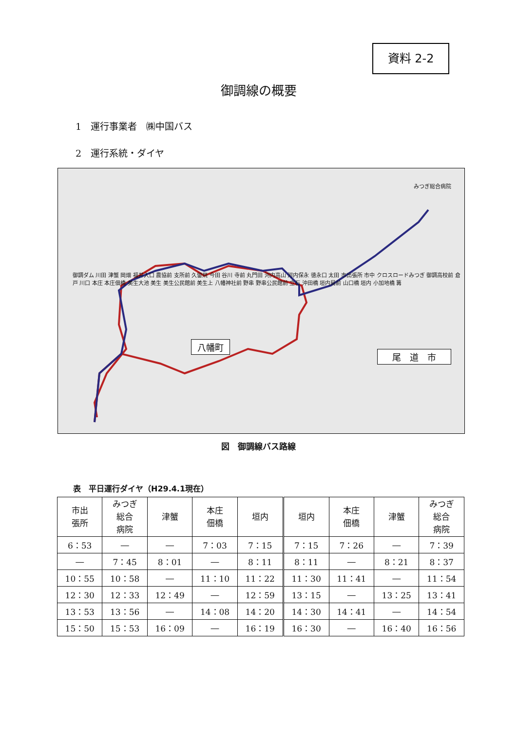資料 2-2
御調線の概要
1　運行事業者　㈱中国バス
2　運行系統・ダイヤ
八幡町
尾　道　市
みつぎ総合病院
御調ダム 川田 津蟹 岡畑 福井入口 農協前 支所前 久留飛 今田 谷川 寺前 丸門田 河内高山 河内保永 徳永口 太田 市出張所 市中 クロスロードみつぎ 御調高校前 倉戸 川口 本庄 本庄佃橋 美生大池 美生 美生公民館前 美生上 八幡神社前 野串 野串公民館前 立石 沖田橋 垣内局前 山口橋 垣内 小加地橋 篝
図　御調線バス路線
表　平日運行ダイヤ（H29.4.1現在）
| 市出 張所 | みつぎ 総合 病院 | 津蟹 | 本庄 佃橋 | 垣内 | 垣内 | 本庄 佃橋 | 津蟹 | みつぎ 総合 病院 |
| --- | --- | --- | --- | --- | --- | --- | --- | --- |
| 6：53 | ― | ― | 7：03 | 7：15 | 7：15 | 7：26 | ― | 7：39 |
| ― | 7：45 | 8：01 | ― | 8：11 | 8：11 | ― | 8：21 | 8：37 |
| 10：55 | 10：58 | ― | 11：10 | 11：22 | 11：30 | 11：41 | ― | 11：54 |
| 12：30 | 12：33 | 12：49 | ― | 12：59 | 13：15 | ― | 13：25 | 13：41 |
| 13：53 | 13：56 | ― | 14：08 | 14：20 | 14：30 | 14：41 | ― | 14：54 |
| 15：50 | 15：53 | 16：09 | ― | 16：19 | 16：30 | ― | 16：40 | 16：56 |